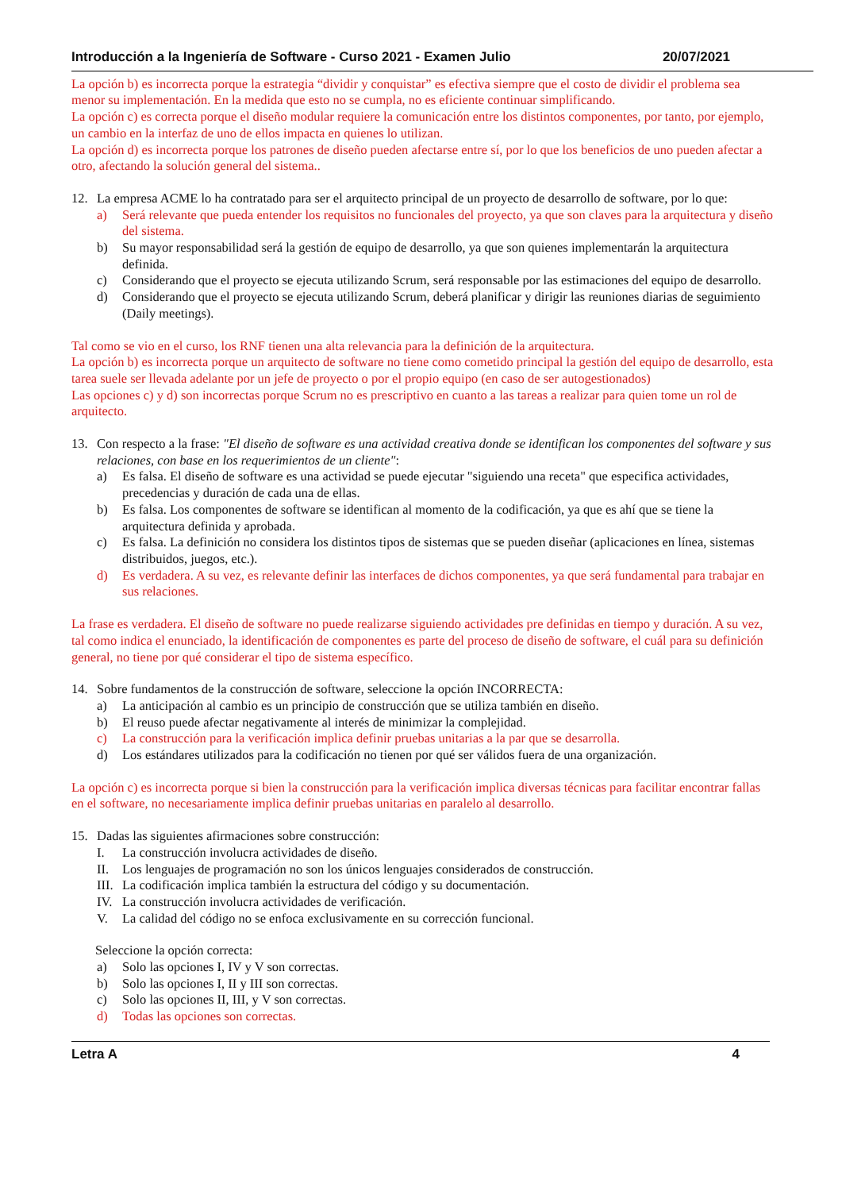Introducción a la Ingeniería de Software - Curso 2021 - Examen Julio 20/07/2021
La opción b) es incorrecta porque la estrategia “dividir y conquistar” es efectiva siempre que el costo de dividir el problema sea menor su implementación. En la medida que esto no se cumpla, no es eficiente continuar simplificando.
La opción c) es correcta porque el diseño modular requiere la comunicación entre los distintos componentes, por tanto, por ejemplo, un cambio en la interfaz de uno de ellos impacta en quienes lo utilizan.
La opción d) es incorrecta porque los patrones de diseño pueden afectarse entre sí, por lo que los beneficios de uno pueden afectar a otro, afectando la solución general del sistema..
12. La empresa ACME lo ha contratado para ser el arquitecto principal de un proyecto de desarrollo de software, por lo que:
a) Será relevante que pueda entender los requisitos no funcionales del proyecto, ya que son claves para la arquitectura y diseño del sistema.
b) Su mayor responsabilidad será la gestión de equipo de desarrollo, ya que son quienes implementarán la arquitectura definida.
c) Considerando que el proyecto se ejecuta utilizando Scrum, será responsable por las estimaciones del equipo de desarrollo.
d) Considerando que el proyecto se ejecuta utilizando Scrum, deberá planificar y dirigir las reuniones diarias de seguimiento (Daily meetings).
Tal como se vio en el curso, los RNF tienen una alta relevancia para la definición de la arquitectura.
La opción b) es incorrecta porque un arquitecto de software no tiene como cometido principal la gestión del equipo de desarrollo, esta tarea suele ser llevada adelante por un jefe de proyecto o por el propio equipo (en caso de ser autogestionados)
Las opciones c) y d) son incorrectas porque Scrum no es prescriptivo en cuanto a las tareas a realizar para quien tome un rol de arquitecto.
13. Con respecto a la frase: "El diseño de software es una actividad creativa donde se identifican los componentes del software y sus relaciones, con base en los requerimientos de un cliente":
a) Es falsa. El diseño de software es una actividad se puede ejecutar "siguiendo una receta" que especifica actividades, precedencias y duración de cada una de ellas.
b) Es falsa. Los componentes de software se identifican al momento de la codificación, ya que es ahí que se tiene la arquitectura definida y aprobada.
c) Es falsa. La definición no considera los distintos tipos de sistemas que se pueden diseñar (aplicaciones en línea, sistemas distribuidos, juegos, etc.).
d) Es verdadera. A su vez, es relevante definir las interfaces de dichos componentes, ya que será fundamental para trabajar en sus relaciones.
La frase es verdadera. El diseño de software no puede realizarse siguiendo actividades pre definidas en tiempo y duración. A su vez, tal como indica el enunciado, la identificación de componentes es parte del proceso de diseño de software, el cuál para su definición general, no tiene por qué considerar el tipo de sistema específico.
14. Sobre fundamentos de la construcción de software, seleccione la opción INCORRECTA:
a) La anticipación al cambio es un principio de construcción que se utiliza también en diseño.
b) El reuso puede afectar negativamente al interés de minimizar la complejidad.
c) La construcción para la verificación implica definir pruebas unitarias a la par que se desarrolla.
d) Los estándares utilizados para la codificación no tienen por qué ser válidos fuera de una organización.
La opción c) es incorrecta porque si bien la construcción para la verificación implica diversas técnicas para facilitar encontrar fallas en el software, no necesariamente implica definir pruebas unitarias en paralelo al desarrollo.
15. Dadas las siguientes afirmaciones sobre construcción:
I. La construcción involucra actividades de diseño.
II. Los lenguajes de programación no son los únicos lenguajes considerados de construcción.
III. La codificación implica también la estructura del código y su documentación.
IV. La construcción involucra actividades de verificación.
V. La calidad del código no se enfoca exclusivamente en su corrección funcional.
Seleccione la opción correcta:
a) Solo las opciones I, IV y V son correctas.
b) Solo las opciones I, II y III son correctas.
c) Solo las opciones II, III, y V son correctas.
d) Todas las opciones son correctas.
Letra A 4